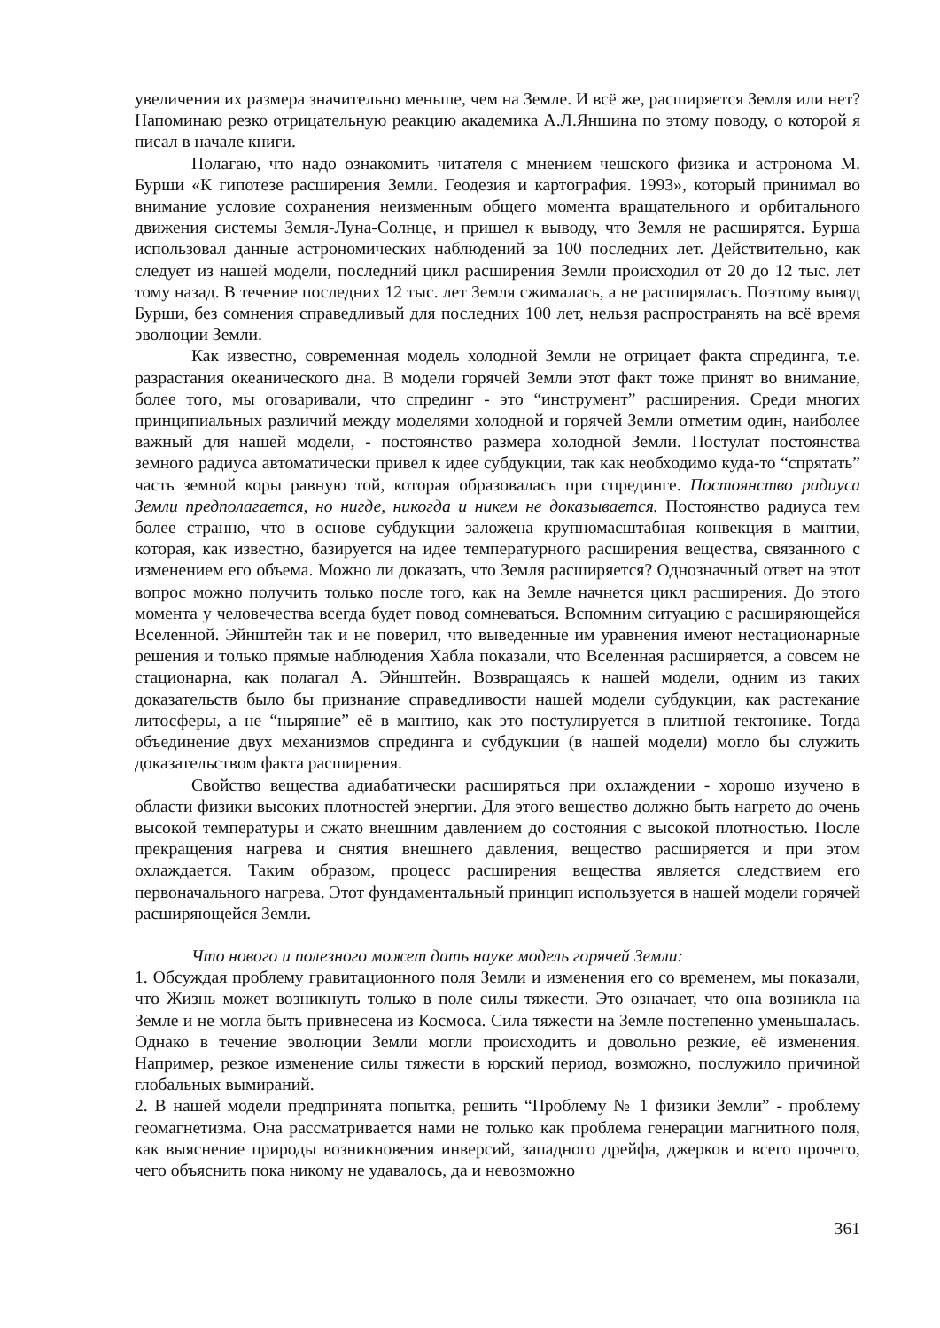увеличения их размера значительно меньше, чем на Земле. И всё же, расширяется Земля или нет? Напоминаю резко отрицательную реакцию академика А.Л.Яншина по этому поводу, о которой я писал в начале книги.
Полагаю, что надо ознакомить читателя с мнением чешского физика и астронома М. Бурши «К гипотезе расширения Земли. Геодезия и картография. 1993», который принимал во внимание условие сохранения неизменным общего момента вращательного и орбитального движения системы Земля-Луна-Солнце, и пришел к выводу, что Земля не расширятся. Бурша использовал данные астрономических наблюдений за 100 последних лет. Действительно, как следует из нашей модели, последний цикл расширения Земли происходил от 20 до 12 тыс. лет тому назад. В течение последних 12 тыс. лет Земля сжималась, а не расширялась. Поэтому вывод Бурши, без сомнения справедливый для последних 100 лет, нельзя распространять на всё время эволюции Земли.
Как известно, современная модель холодной Земли не отрицает факта спрединга, т.е. разрастания океанического дна. В модели горячей Земли этот факт тоже принят во внимание, более того, мы оговаривали, что спрединг - это “инструмент” расширения. Среди многих принципиальных различий между моделями холодной и горячей Земли отметим один, наиболее важный для нашей модели, - постоянство размера холодной Земли. Постулат постоянства земного радиуса автоматически привел к идее субдукции, так как необходимо куда-то “спрятать” часть земной коры равную той, которая образовалась при спрединге. Постоянство радиуса Земли предполагается, но нигде, никогда и никем не доказывается. Постоянство радиуса тем более странно, что в основе субдукции заложена крупномасштабная конвекция в мантии, которая, как известно, базируется на идее температурного расширения вещества, связанного с изменением его объема. Можно ли доказать, что Земля расширяется? Однозначный ответ на этот вопрос можно получить только после того, как на Земле начнется цикл расширения. До этого момента у человечества всегда будет повод сомневаться. Вспомним ситуацию с расширяющейся Вселенной. Эйнштейн так и не поверил, что выведенные им уравнения имеют нестационарные решения и только прямые наблюдения Хабла показали, что Вселенная расширяется, а совсем не стационарна, как полагал А. Эйнштейн. Возвращаясь к нашей модели, одним из таких доказательств было бы признание справедливости нашей модели субдукции, как растекание литосферы, а не “ныряние” её в мантию, как это постулируется в плитной тектонике. Тогда объединение двух механизмов спрединга и субдукции (в нашей модели) могло бы служить доказательством факта расширения.
Свойство вещества адиабатически расширяться при охлаждении - хорошо изучено в области физики высоких плотностей энергии. Для этого вещество должно быть нагрето до очень высокой температуры и сжато внешним давлением до состояния с высокой плотностью. После прекращения нагрева и снятия внешнего давления, вещество расширяется и при этом охлаждается. Таким образом, процесс расширения вещества является следствием его первоначального нагрева. Этот фундаментальный принцип используется в нашей модели горячей расширяющейся Земли.
Что нового и полезного может дать науке модель горячей Земли:
1. Обсуждая проблему гравитационного поля Земли и изменения его со временем, мы показали, что Жизнь может возникнуть только в поле силы тяжести. Это означает, что она возникла на Земле и не могла быть привнесена из Космоса. Сила тяжести на Земле постепенно уменьшалась. Однако в течение эволюции Земли могли происходить и довольно резкие, её изменения. Например, резкое изменение силы тяжести в юрский период, возможно, послужило причиной глобальных вымираний.
2. В нашей модели предпринята попытка, решить “Проблему № 1 физики Земли” - проблему геомагнетизма. Она рассматривается нами не только как проблема генерации магнитного поля, как выяснение природы возникновения инверсий, западного дрейфа, джерков и всего прочего, чего объяснить пока никому не удавалось, да и невозможно
361